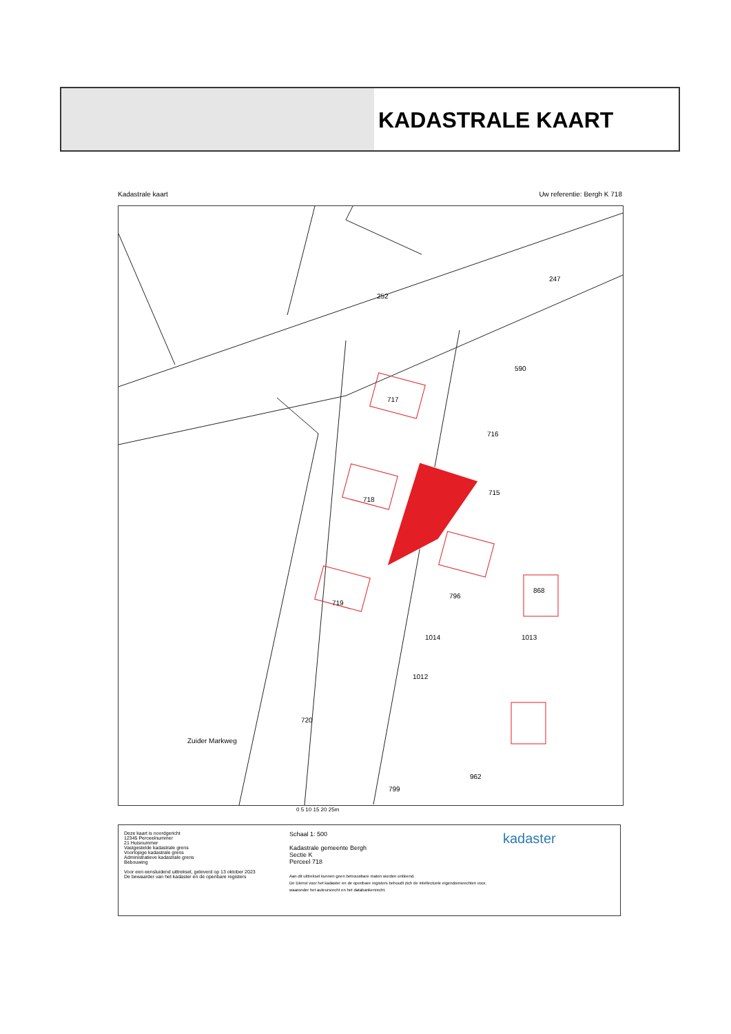KADASTRALE KAART
Kadastrale kaart Uw referentie: Bergh K 718
252
247
590
717
716
718
715
719
796
868
1014 1013
1012
720
962
799
Zuider Markweg
0 5 10 15 20 25m
Deze kaart is noordgericht
12345 Perceelnummer
21 Huisnummer
Vastgestelde kadastrale grens
Voorlopige kadastrale grens
Administratieve kadastrale grens
Bebouwing
Voor een eensluidend uittreksel, geleverd op 13 oktober 2023
De bewaarder van het kadaster en de openbare registers
Schaal 1: 500
Kadastrale gemeente Bergh
Sectie K
Perceel 718
Aan dit uittreksel kunnen geen betrouwbare maten worden ontleend.
De Dienst voor het kadaster en de openbare registers behoudt zich de intellectuele eigendomsrechten voor, waaronder het auteursrecht en het databankenrecht.
kadaster